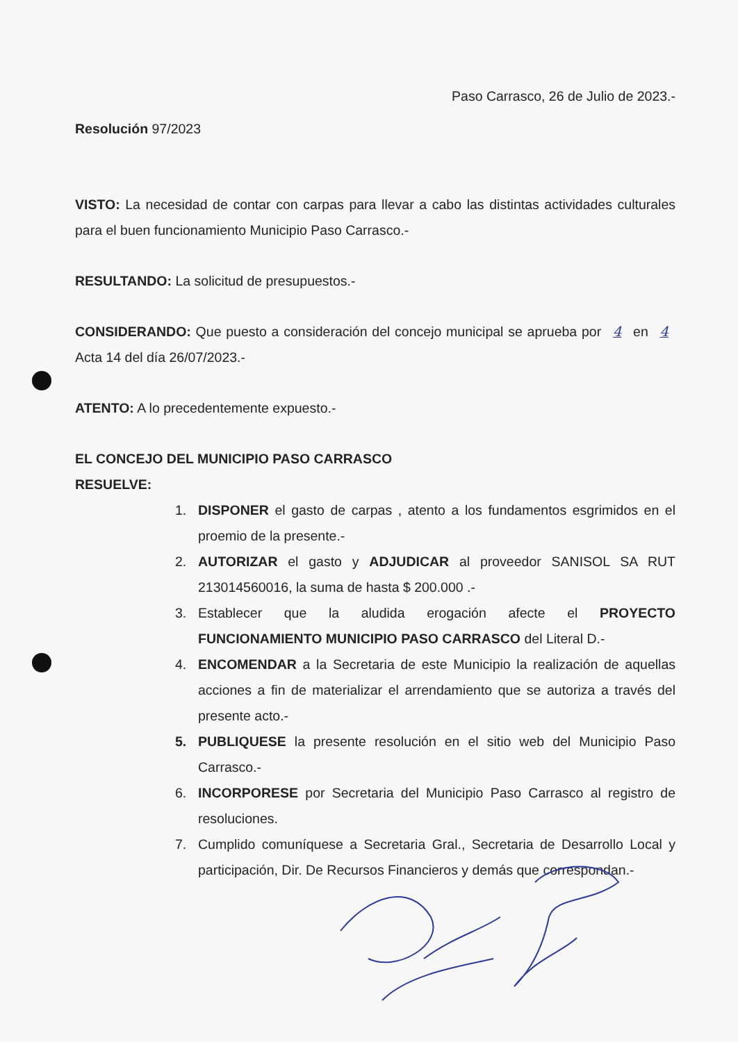Paso Carrasco, 26 de Julio de 2023.-
Resolución 97/2023
VISTO: La necesidad de contar con carpas para llevar a cabo las distintas actividades culturales para el buen funcionamiento Municipio Paso Carrasco.-
RESULTANDO: La solicitud de presupuestos.-
CONSIDERANDO: Que puesto a consideración del concejo municipal se aprueba por 4 en 4 Acta 14 del día 26/07/2023.-
ATENTO: A lo precedentemente expuesto.-
EL CONCEJO DEL MUNICIPIO PASO CARRASCO
RESUELVE:
1. DISPONER el gasto de carpas , atento a los fundamentos esgrimidos en el proemio de la presente.-
2. AUTORIZAR el gasto y ADJUDICAR al proveedor SANISOL SA RUT 213014560016, la suma de hasta $ 200.000 .-
3. Establecer que la aludida erogación afecte el PROYECTO FUNCIONAMIENTO MUNICIPIO PASO CARRASCO del Literal D.-
4. ENCOMENDAR a la Secretaria de este Municipio la realización de aquellas acciones a fin de materializar el arrendamiento que se autoriza a través del presente acto.-
5. PUBLIQUESE la presente resolución en el sitio web del Municipio Paso Carrasco.-
6. INCORPORESE por Secretaria del Municipio Paso Carrasco al registro de resoluciones.
7. Cumplido comuníquese a Secretaria Gral., Secretaria de Desarrollo Local y participación, Dir. De Recursos Financieros y demás que correspondan.-